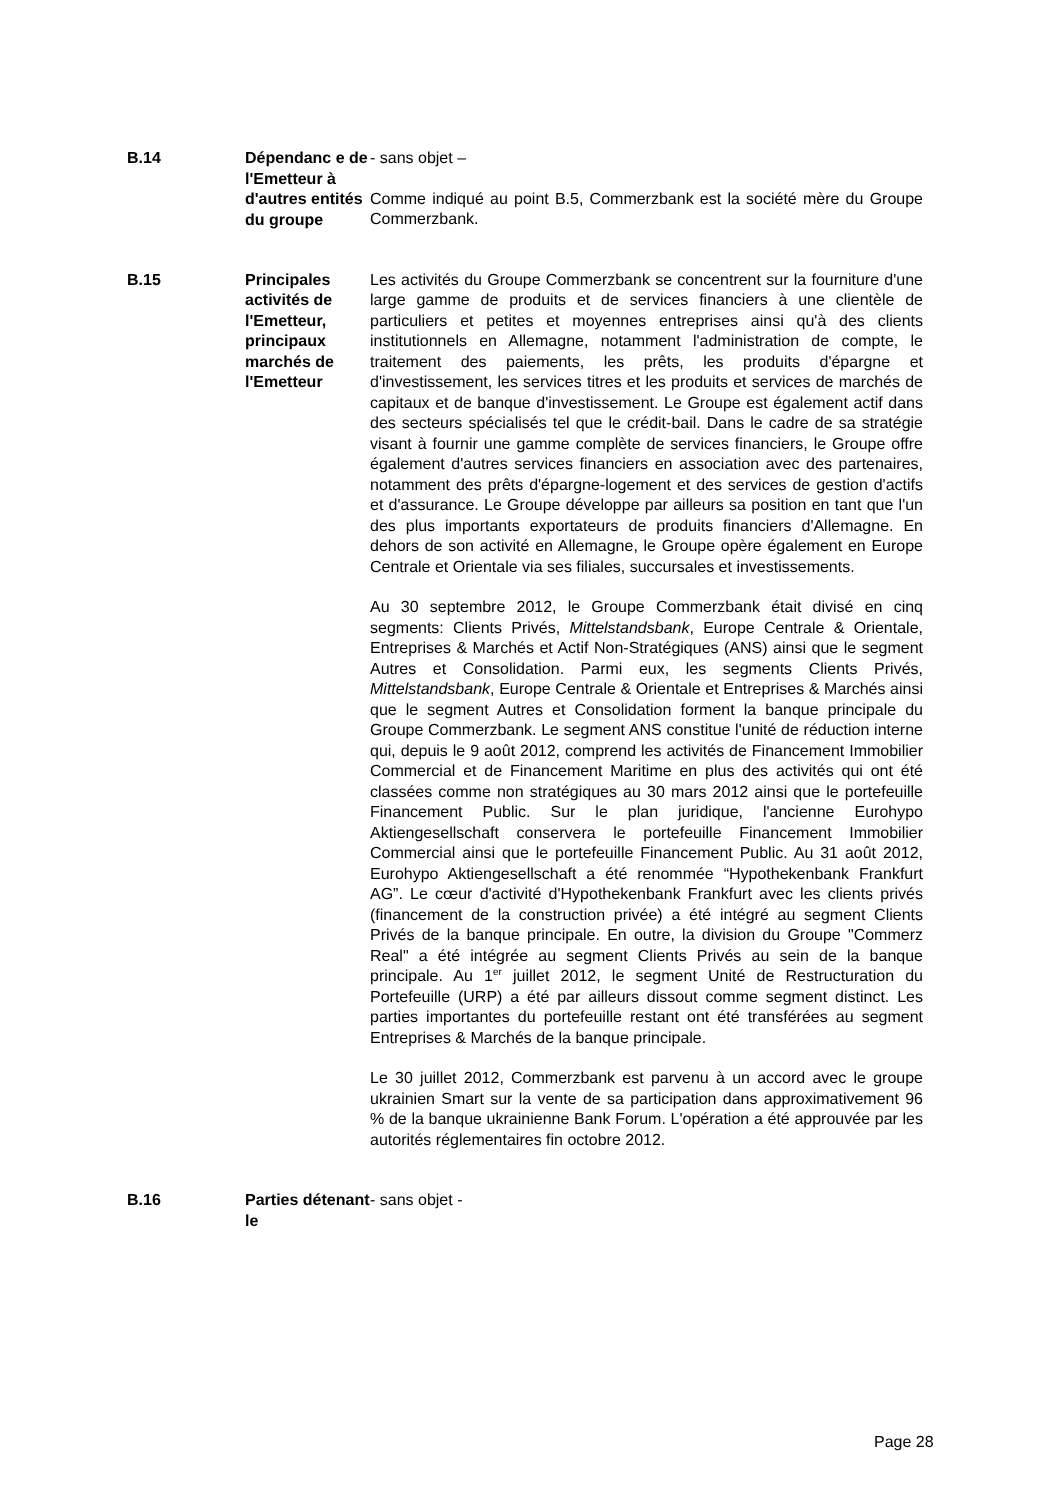| B.14 | Dépendanc e de l'Emetteur à d'autres entités du groupe | - sans objet – Comme indiqué au point B.5, Commerzbank est la société mère du Groupe Commerzbank. |
| B.15 | Principales activités de l'Emetteur, principaux marchés de l'Emetteur | Les activités du Groupe Commerzbank se concentrent sur la fourniture d'une large gamme de produits et de services financiers à une clientèle de particuliers et petites et moyennes entreprises ainsi qu'à des clients institutionnels en Allemagne, notamment l'administration de compte, le traitement des paiements, les prêts, les produits d'épargne et d'investissement, les services titres et les produits et services de marchés de capitaux et de banque d'investissement. Le Groupe est également actif dans des secteurs spécialisés tel que le crédit-bail. Dans le cadre de sa stratégie visant à fournir une gamme complète de services financiers, le Groupe offre également d'autres services financiers en association avec des partenaires, notamment des prêts d'épargne-logement et des services de gestion d'actifs et d'assurance. Le Groupe développe par ailleurs sa position en tant que l'un des plus importants exportateurs de produits financiers d'Allemagne. En dehors de son activité en Allemagne, le Groupe opère également en Europe Centrale et Orientale via ses filiales, succursales et investissements. Au 30 septembre 2012, le Groupe Commerzbank était divisé en cinq segments: Clients Privés, Mittelstandsbank , Europe Centrale & Orientale, Entreprises & Marchés et Actif Non-Stratégiques (ANS) ainsi que le segment Autres et Consolidation. Parmi eux, les segments Clients Privés, Mittelstandsbank , Europe Centrale & Orientale et Entreprises & Marchés ainsi que le segment Autres et Consolidation forment la banque principale du Groupe Commerzbank. Le segment ANS constitue l'unité de réduction interne qui, depuis le 9 août 2012, comprend les activités de Financement Immobilier Commercial et de Financement Maritime en plus des activités qui ont été classées comme non stratégiques au 30 mars 2012 ainsi que le portefeuille Financement Public. Sur le plan juridique, l'ancienne Eurohypo Aktiengesellschaft conservera le portefeuille Financement Immobilier Commercial ainsi que le portefeuille Financement Public. Au 31 août 2012, Eurohypo Aktiengesellschaft a été renommée “Hypothekenbank Frankfurt AG”. Le cœur d'activité d'Hypothekenbank Frankfurt avec les clients privés (financement de la construction privée) a été intégré au segment Clients Privés de la banque principale. En outre, la division du Groupe "Commerz Real" a été intégrée au segment Clients Privés au sein de la banque principale. Au 1<sup>er</sup> juillet 2012, le segment Unité de Restructuration du Portefeuille (URP) a été par ailleurs dissout comme segment distinct. Les parties importantes du portefeuille restant ont été transférées au segment Entreprises & Marchés de la banque principale. Le 30 juillet 2012, Commerzbank est parvenu à un accord avec le groupe ukrainien Smart sur la vente de sa participation dans approximativement 96 % de la banque ukrainienne Bank Forum. L'opération a été approuvée par les autorités réglementaires fin octobre 2012. |
| B.16 | Parties détenant le | - sans objet - |
Page 28